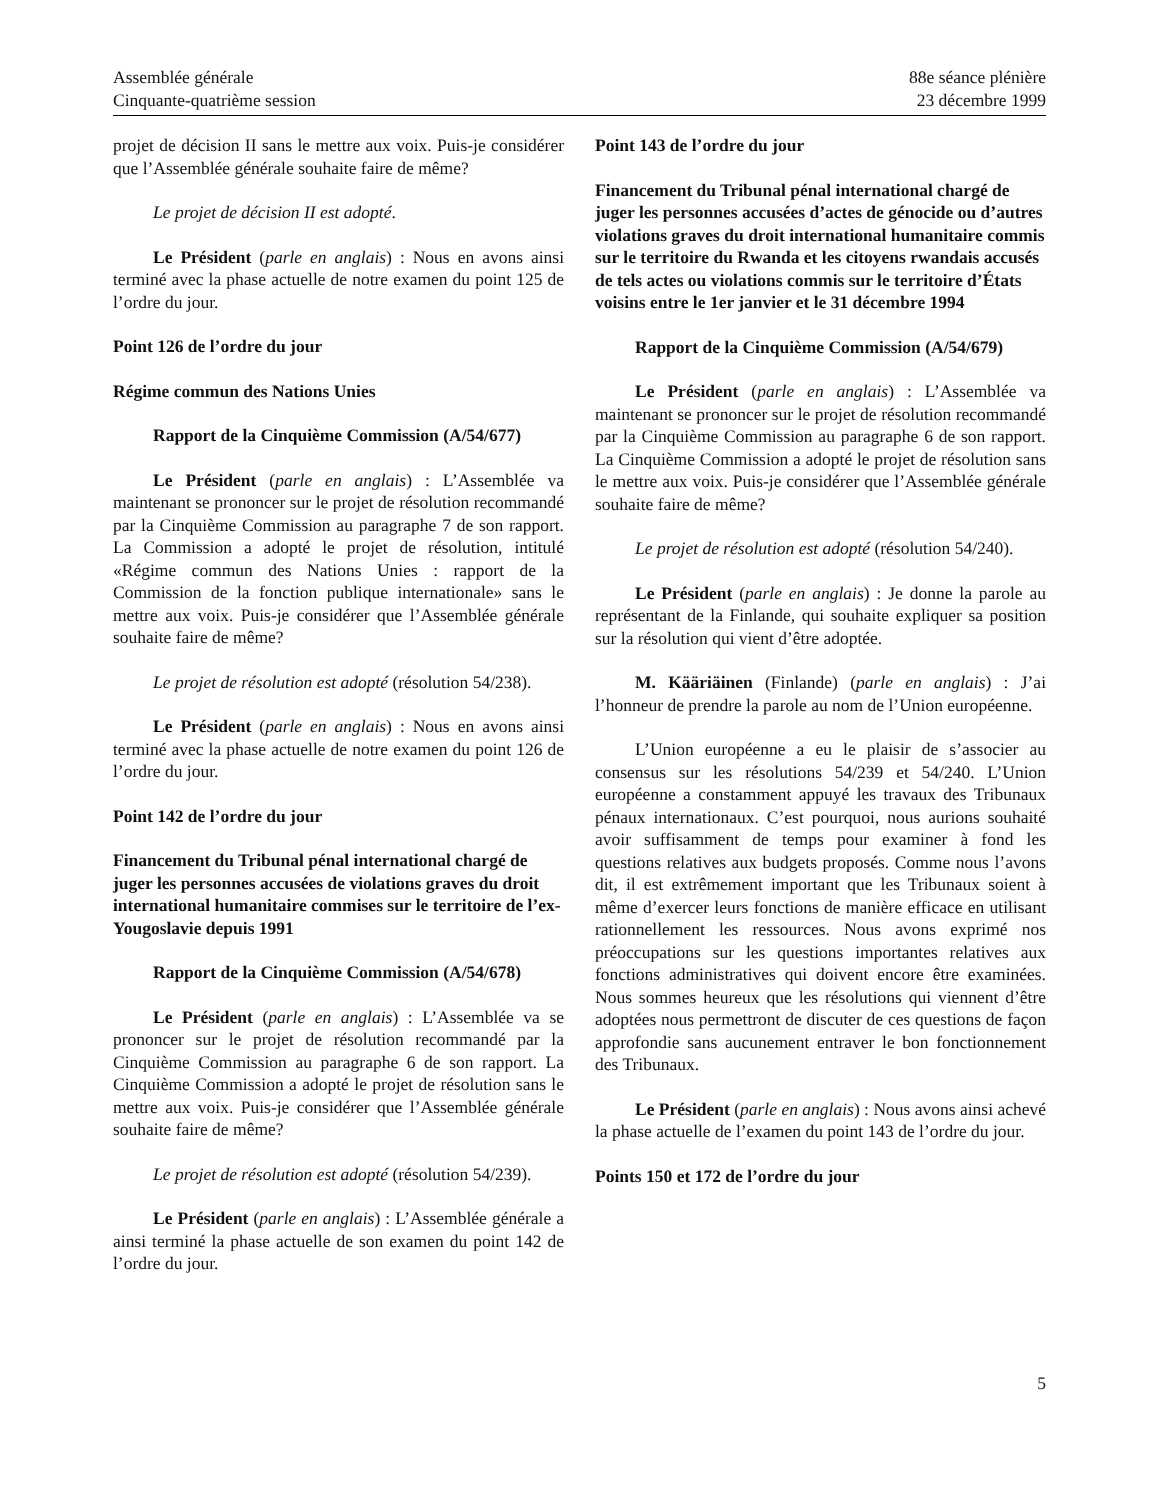Assemblée générale
Cinquante-quatrième session
88e séance plénière
23 décembre 1999
projet de décision II sans le mettre aux voix. Puis-je considérer que l’Assemblée générale souhaite faire de même?
Le projet de décision II est adopté.
Le Président (parle en anglais) : Nous en avons ainsi terminé avec la phase actuelle de notre examen du point 125 de l’ordre du jour.
Point 126 de l’ordre du jour
Régime commun des Nations Unies
Rapport de la Cinquième Commission (A/54/677)
Le Président (parle en anglais) : L’Assemblée va maintenant se prononcer sur le projet de résolution recommandé par la Cinquième Commission au paragraphe 7 de son rapport. La Commission a adopté le projet de résolution, intitulé «Régime commun des Nations Unies : rapport de la Commission de la fonction publique internationale» sans le mettre aux voix. Puis-je considérer que l’Assemblée générale souhaite faire de même?
Le projet de résolution est adopté (résolution 54/238).
Le Président (parle en anglais) : Nous en avons ainsi terminé avec la phase actuelle de notre examen du point 126 de l’ordre du jour.
Point 142 de l’ordre du jour
Financement du Tribunal pénal international chargé de juger les personnes accusées de violations graves du droit international humanitaire commises sur le territoire de l’ex-Yougoslavie depuis 1991
Rapport de la Cinquième Commission (A/54/678)
Le Président (parle en anglais) : L’Assemblée va se prononcer sur le projet de résolution recommandé par la Cinquième Commission au paragraphe 6 de son rapport. La Cinquième Commission a adopté le projet de résolution sans le mettre aux voix. Puis-je considérer que l’Assemblée générale souhaite faire de même?
Le projet de résolution est adopté (résolution 54/239).
Le Président (parle en anglais) : L’Assemblée générale a ainsi terminé la phase actuelle de son examen du point 142 de l’ordre du jour.
Point 143 de l’ordre du jour
Financement du Tribunal pénal international chargé de juger les personnes accusées d’actes de génocide ou d’autres violations graves du droit international humanitaire commis sur le territoire du Rwanda et les citoyens rwandais accusés de tels actes ou violations commis sur le territoire d’États voisins entre le 1er janvier et le 31 décembre 1994
Rapport de la Cinquième Commission (A/54/679)
Le Président (parle en anglais) : L’Assemblée va maintenant se prononcer sur le projet de résolution recommandé par la Cinquième Commission au paragraphe 6 de son rapport. La Cinquième Commission a adopté le projet de résolution sans le mettre aux voix. Puis-je considérer que l’Assemblée générale souhaite faire de même?
Le projet de résolution est adopté (résolution 54/240).
Le Président (parle en anglais) : Je donne la parole au représentant de la Finlande, qui souhaite expliquer sa position sur la résolution qui vient d’être adoptée.
M. Kääriäinen (Finlande) (parle en anglais) : J’ai l’honneur de prendre la parole au nom de l’Union européenne.
L’Union européenne a eu le plaisir de s’associer au consensus sur les résolutions 54/239 et 54/240. L’Union européenne a constamment appuyé les travaux des Tribunaux pénaux internationaux. C’est pourquoi, nous aurions souhaité avoir suffisamment de temps pour examiner à fond les questions relatives aux budgets proposés. Comme nous l’avons dit, il est extrêmement important que les Tribunaux soient à même d’exercer leurs fonctions de manière efficace en utilisant rationnellement les ressources. Nous avons exprimé nos préoccupations sur les questions importantes relatives aux fonctions administratives qui doivent encore être examinées. Nous sommes heureux que les résolutions qui viennent d’être adoptées nous permettront de discuter de ces questions de façon approfondie sans aucunement entraver le bon fonctionnement des Tribunaux.
Le Président (parle en anglais) : Nous avons ainsi achevé la phase actuelle de l’examen du point 143 de l’ordre du jour.
Points 150 et 172 de l’ordre du jour
5